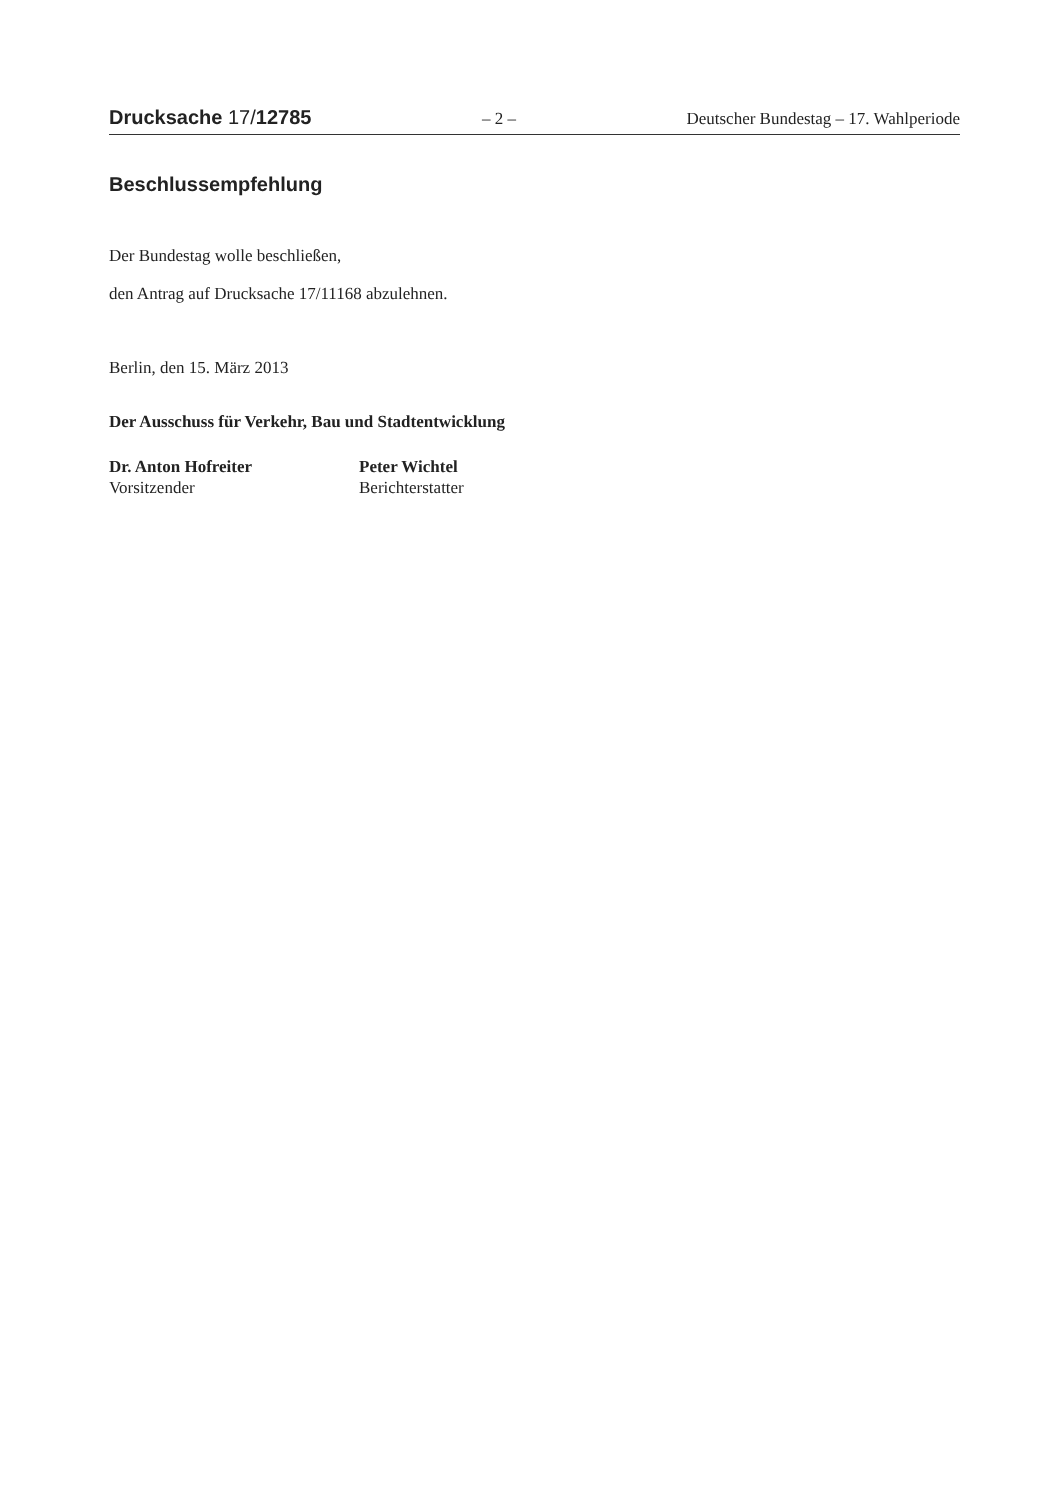Drucksache 17/12785 – 2 – Deutscher Bundestag – 17. Wahlperiode
Beschlussempfehlung
Der Bundestag wolle beschließen,
den Antrag auf Drucksache 17/11168 abzulehnen.
Berlin, den 15. März 2013
Der Ausschuss für Verkehr, Bau und Stadtentwicklung
Dr. Anton Hofreiter
Vorsitzender
Peter Wichtel
Berichterstatter